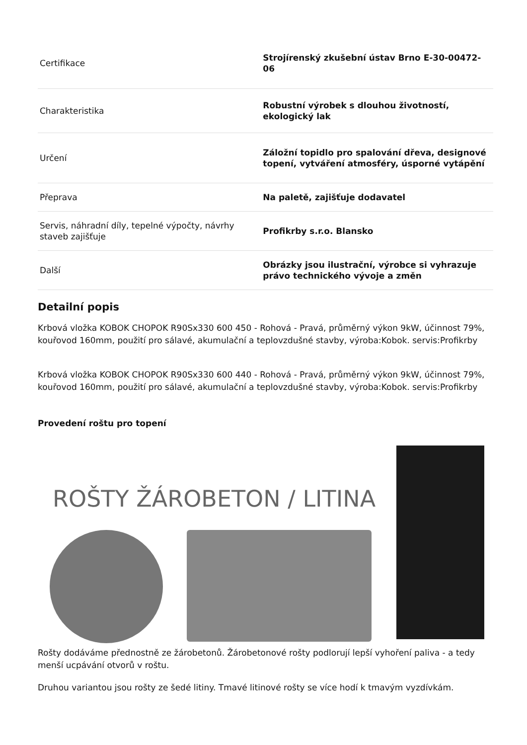| Certifikace | Strojírenský zkušební ústav Brno E-30-00472-06 |
| Charakteristika | Robustní výrobek s dlouhou životností, ekologický lak |
| Určení | Záložní topidlo pro spalování dřeva, designové topení, vytváření atmosféry, úsporné vytápění |
| Přeprava | Na paletě, zajišťuje dodavatel |
| Servis, náhradní díly, tepelné výpočty, návrhy staveb zajišťuje | Profikrby s.r.o. Blansko |
| Další | Obrázky jsou ilustrační, výrobce si vyhrazuje právo technického vývoje a změn |
Detailní popis
Krbová vložka KOBOK CHOPOK R90Sx330 600 450 - Rohová - Pravá, průměrný výkon 9kW, účinnost 79%, kouřovod 160mm, použití pro sálavé, akumulační a teplovzdušné stavby, výroba:Kobok. servis:Profikrby
Krbová vložka KOBOK CHOPOK R90Sx330 600 440 - Rohová - Pravá, průměrný výkon 9kW, účinnost 79%, kouřovod 160mm, použití pro sálavé, akumulační a teplovzdušné stavby, výroba:Kobok. servis:Profikrby
Provedení roštu pro topení
ROŠTY ŽÁROBETON / LITINA
Rošty dodáváme přednostně ze žárobetonů. Žárobetonové rošty podlorují lepší vyhoření paliva - a tedy menší ucpávání otvorů v roštu.
Druhou variantou jsou rošty ze šedé litiny. Tmavé litinové rošty se více hodí k tmavým vyzdívkám.